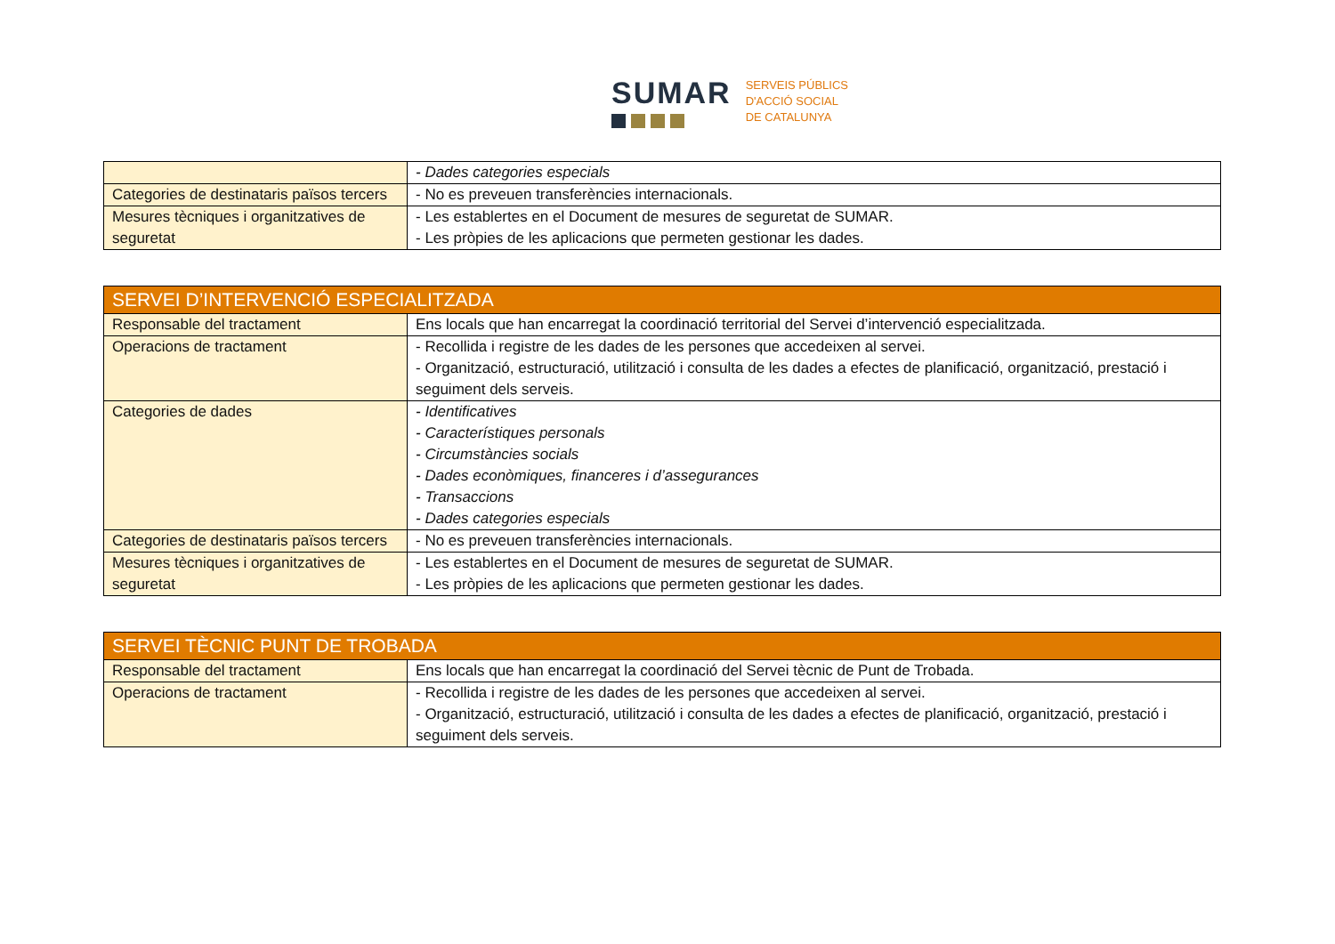SUMAR
SERVEIS PÚBLICS
D'ACCIÓ SOCIAL
DE CATALUNYA
| | - Dades categories especials |
| Categories de destinataris països tercers | - No es preveuen transferències internacionals. |
| Mesures tècniques i organitzatives de seguretat | - Les establertes en el Document de mesures de seguretat de SUMAR. - Les pròpies de les aplicacions que permeten gestionar les dades. |
| SERVEI D’INTERVENCIÓ ESPECIALITZADA | |
| --- | --- |
| Responsable del tractament | Ens locals que han encarregat la coordinació territorial del Servei d’intervenció especialitzada. |
| Operacions de tractament | - Recollida i registre de les dades de les persones que accedeixen al servei. - Organització, estructuració, utilització i consulta de les dades a efectes de planificació, organització, prestació i seguiment dels serveis. |
| Categories de dades | - Identificatives - Característiques personals - Circumstàncies socials - Dades econòmiques, financeres i d’assegurances - Transaccions - Dades categories especials |
| Categories de destinataris països tercers | - No es preveuen transferències internacionals. |
| Mesures tècniques i organitzatives de seguretat | - Les establertes en el Document de mesures de seguretat de SUMAR. - Les pròpies de les aplicacions que permeten gestionar les dades. |
| SERVEI TÈCNIC PUNT DE TROBADA | |
| --- | --- |
| Responsable del tractament | Ens locals que han encarregat la coordinació del Servei tècnic de Punt de Trobada. |
| Operacions de tractament | - Recollida i registre de les dades de les persones que accedeixen al servei. - Organització, estructuració, utilització i consulta de les dades a efectes de planificació, organització, prestació i seguiment dels serveis. |